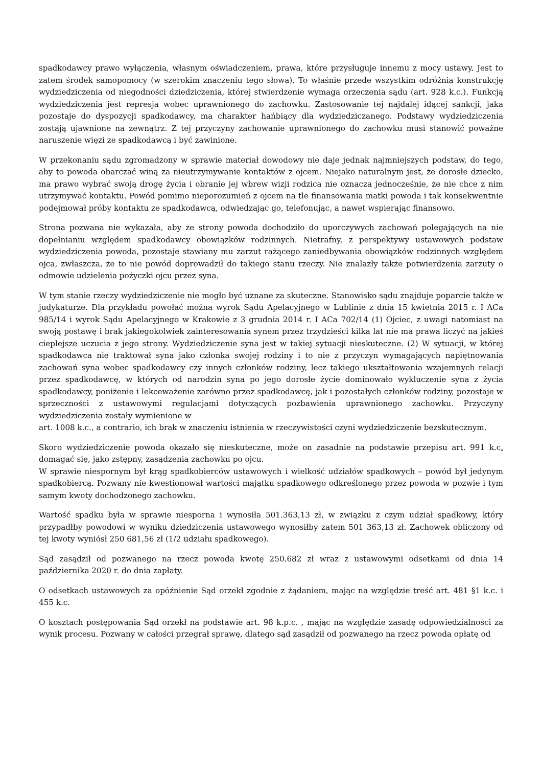spadkodawcy prawo wyłączenia, własnym oświadczeniem, prawa, które przysługuje innemu z mocy ustawy. Jest to zatem środek samopomocy (w szerokim znaczeniu tego słowa). To właśnie przede wszystkim odróżnia konstrukcję wydziedziczenia od niegodności dziedziczenia, której stwierdzenie wymaga orzeczenia sądu (art. 928 k.c.). Funkcją wydziedziczenia jest represja wobec uprawnionego do zachowku. Zastosowanie tej najdalej idącej sankcji, jaka pozostaje do dyspozycji spadkodawcy, ma charakter hańbiący dla wydziedziczanego. Podstawy wydziedziczenia zostają ujawnione na zewnątrz. Z tej przyczyny zachowanie uprawnionego do zachowku musi stanowić poważne naruszenie więzi ze spadkodawcą i być zawinione.
W przekonaniu sądu zgromadzony w sprawie materiał dowodowy nie daje jednak najmniejszych podstaw, do tego, aby to powoda obarczać winą za nieutrzymywanie kontaktów z ojcem. Niejako naturalnym jest, że dorosłe dziecko, ma prawo wybrać swoją drogę życia i obranie jej wbrew wizji rodzica nie oznacza jednocześnie, że nie chce z nim utrzymywać kontaktu. Powód pomimo nieporozumień z ojcem na tle finansowania matki powoda i tak konsekwentnie podejmował próby kontaktu ze spadkodawcą, odwiedzając go, telefonując, a nawet wspierając finansowo.
Strona pozwana nie wykazała, aby ze strony powoda dochodziło do uporczywych zachowań polegających na nie dopełnianiu względem spadkodawcy obowiązków rodzinnych. Nietrafny, z perspektywy ustawowych podstaw wydziedziczenia powoda, pozostaje stawiany mu zarzut rażącego zaniedbywania obowiązków rodzinnych względem ojca, zwłaszcza, że to nie powód doprowadził do takiego stanu rzeczy. Nie znalazły także potwierdzenia zarzuty o odmowie udzielenia pożyczki ojcu przez syna.
W tym stanie rzeczy wydziedziczenie nie mogło być uznane za skuteczne. Stanowisko sądu znajduje poparcie także w judykaturze. Dla przykładu powołać można wyrok Sądu Apelacyjnego w Lublinie z dnia 15 kwietnia 2015 r. I ACa 985/14 i wyrok Sądu Apelacyjnego w Krakowie z 3 grudnia 2014 r. I ACa 702/14 (1) Ojciec, z uwagi natomiast na swoją postawę i brak jakiegokolwiek zainteresowania synem przez trzydzieści kilka lat nie ma prawa liczyć na jakieś cieplejsze uczucia z jego strony. Wydziedziczenie syna jest w takiej sytuacji nieskuteczne. (2) W sytuacji, w której spadkodawca nie traktował syna jako członka swojej rodziny i to nie z przyczyn wymagających napiętnowania zachowań syna wobec spadkodawcy czy innych członków rodziny, lecz takiego ukształtowania wzajemnych relacji przez spadkodawcę, w których od narodzin syna po jego dorosłe życie dominowało wykluczenie syna z życia spadkodawcy, poniżenie i lekceważenie zarówno przez spadkodawcę, jak i pozostałych członków rodziny, pozostaje w sprzeczności z ustawowymi regulacjami dotyczących pozbawienia uprawnionego zachowku. Przyczyny wydziedziczenia zostały wymienione w
art. 1008 k.c., a contrario, ich brak w znaczeniu istnienia w rzeczywistości czyni wydziedziczenie bezskutecznym.
Skoro wydziedziczenie powoda okazało się nieskuteczne, może on zasadnie na podstawie przepisu art. 991 k.c. domagać się, jako zstępny, zasądzenia zachowku po ojcu.
W sprawie niespornym był krąg spadkobierców ustawowych i wielkość udziałów spadkowych – powód był jedynym spadkobiercą. Pozwany nie kwestionował wartości majątku spadkowego odkreślonego przez powoda w pozwie i tym samym kwoty dochodzonego zachowku.
Wartość spadku była w sprawie niesporna i wynosiła 501.363,13 zł, w związku z czym udział spadkowy, który przypadłby powodowi w wyniku dziedziczenia ustawowego wynosiłby zatem 501 363,13 zł. Zachowek obliczony od tej kwoty wyniósł 250 681,56 zł (1/2 udziału spadkowego).
Sąd zasądził od pozwanego na rzecz powoda kwotę 250.682 zł wraz z ustawowymi odsetkami od dnia 14 października 2020 r. do dnia zapłaty.
O odsetkach ustawowych za opóźnienie Sąd orzekł zgodnie z żądaniem, mając na względzie treść art. 481 §1 k.c. i 455 k.c.
O kosztach postępowania Sąd orzekł na podstawie art. 98 k.p.c. , mając na względzie zasadę odpowiedzialności za wynik procesu. Pozwany w całości przegrał sprawę, dlatego sąd zasądził od pozwanego na rzecz powoda opłatę od